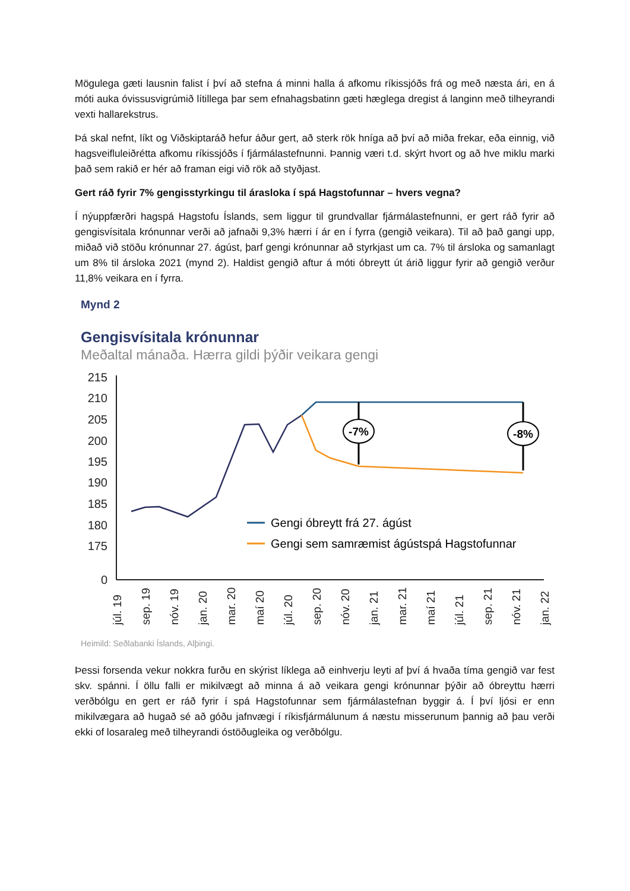Mögulega gæti lausnin falist í því að stefna á minni halla á afkomu ríkissjóðs frá og með næsta ári, en á móti auka óvissusvigrúmið lítillega þar sem efnahagsbatinn gæti hæglega dregist á langinn með tilheyrandi vexti hallarekstrus.
Þá skal nefnt, líkt og Viðskiptaráð hefur áður gert, að sterk rök hníga að því að miða frekar, eða einnig, við hagsveifluleiðrétta afkomu ríkissjóðs í fjármálastefnunni. Þannig væri t.d. skýrt hvort og að hve miklu marki það sem rakið er hér að framan eigi við rök að styðjast.
Gert ráð fyrir 7% gengisstyrkingu til árasloka í spá Hagstofunnar – hvers vegna?
Í nýuppfærðri hagspá Hagstofu Íslands, sem liggur til grundvallar fjármálastefnunni, er gert ráð fyrir að gengisvísitala krónunnar verði að jafnaði 9,3% hærri í ár en í fyrra (gengið veikara). Til að það gangi upp, miðað við stöðu krónunnar 27. ágúst, þarf gengi krónunnar að styrkjast um ca. 7% til ársloka og samanlagt um 8% til ársloka 2021 (mynd 2). Haldist gengið aftur á móti óbreytt út árið liggur fyrir að gengið verður 11,8% veikara en í fyrra.
Mynd 2
Gengisvísitala krónunnar
Meðaltal mánaða. Hærra gildi þýðir veikara gengi
215
210
205
200
195
190
185
180
175
0
-7%
-8%
Gengi óbreytt frá 27. ágúst
Gengi sem samræmist ágústspá Hagstofunnar
júl. 19
sep. 19
nóv. 19
jan. 20
mar. 20
maí 20
júl. 20
sep. 20
nóv. 20
jan. 21
mar. 21
maí 21
júl. 21
sep. 21
nóv. 21
jan. 22
Heimild: Seðlabanki Íslands, Alþingi.
Þessi forsenda vekur nokkra furðu en skýrist líklega að einhverju leyti af því á hvaða tíma gengið var fest skv. spánni. Í öllu falli er mikilvægt að minna á að veikara gengi krónunnar þýðir að óbreyttu hærri verðbólgu en gert er ráð fyrir í spá Hagstofunnar sem fjármálastefnan byggir á. Í því ljósi er enn mikilvægara að hugað sé að góðu jafnvægi í ríkisfjármálunum á næstu misserunum þannig að þau verði ekki of losaraleg með tilheyrandi óstöðugleika og verðbólgu.